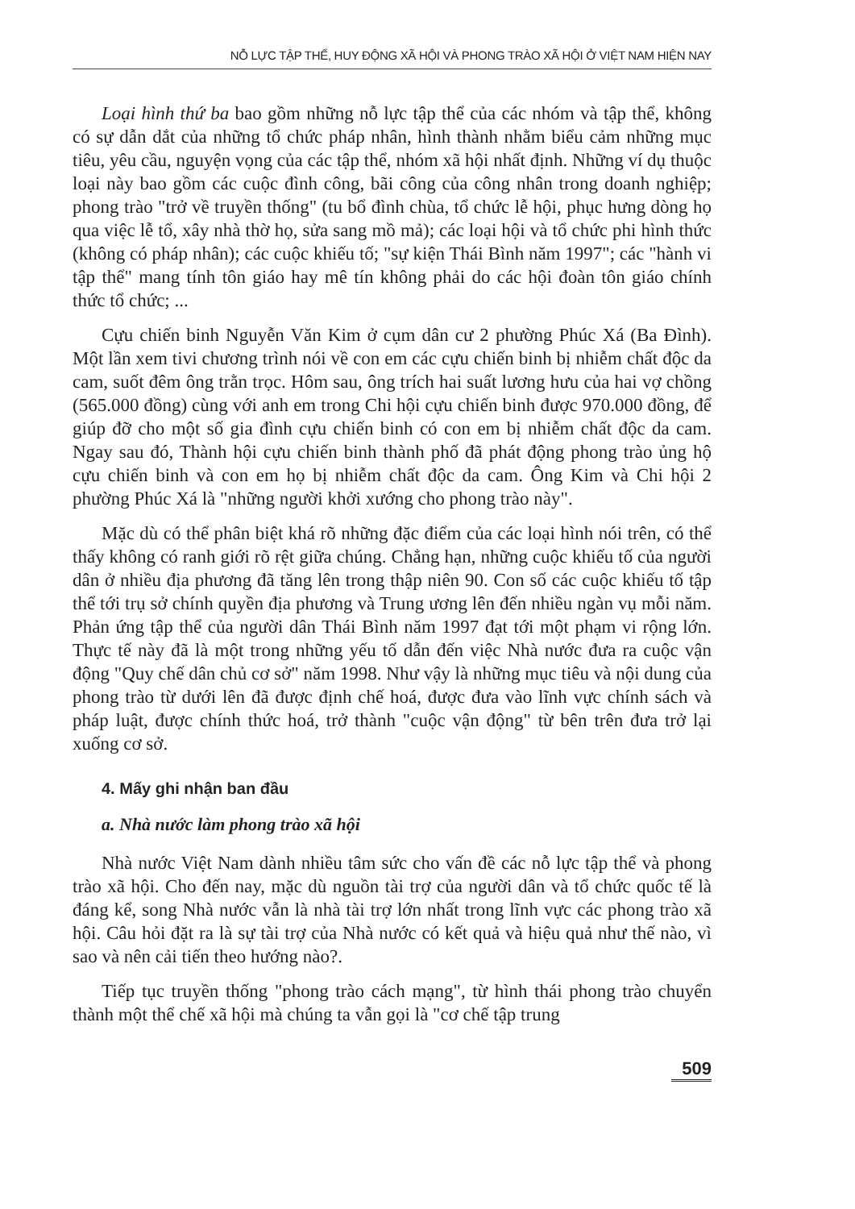NỖ LỰC TẬP THỂ, HUY ĐỘNG XÃ HỘI VÀ PHONG TRÀO XÃ HỘI Ở VIỆT NAM HIỆN NAY
Loại hình thứ ba bao gồm những nỗ lực tập thể của các nhóm và tập thể, không có sự dẫn dắt của những tổ chức pháp nhân, hình thành nhằm biểu cảm những mục tiêu, yêu cầu, nguyện vọng của các tập thể, nhóm xã hội nhất định. Những ví dụ thuộc loại này bao gồm các cuộc đình công, bãi công của công nhân trong doanh nghiệp; phong trào "trở về truyền thống" (tu bổ đình chùa, tổ chức lễ hội, phục hưng dòng họ qua việc lễ tổ, xây nhà thờ họ, sửa sang mồ mả); các loại hội và tổ chức phi hình thức (không có pháp nhân); các cuộc khiếu tố; "sự kiện Thái Bình năm 1997"; các "hành vi tập thể" mang tính tôn giáo hay mê tín không phải do các hội đoàn tôn giáo chính thức tổ chức; ...
Cựu chiến binh Nguyễn Văn Kim ở cụm dân cư 2 phường Phúc Xá (Ba Đình). Một lần xem tivi chương trình nói về con em các cựu chiến binh bị nhiễm chất độc da cam, suốt đêm ông trằn trọc. Hôm sau, ông trích hai suất lương hưu của hai vợ chồng (565.000 đồng) cùng với anh em trong Chi hội cựu chiến binh được 970.000 đồng, để giúp đỡ cho một số gia đình cựu chiến binh có con em bị nhiễm chất độc da cam. Ngay sau đó, Thành hội cựu chiến binh thành phố đã phát động phong trào ủng hộ cựu chiến binh và con em họ bị nhiễm chất độc da cam. Ông Kim và Chi hội 2 phường Phúc Xá là "những người khởi xướng cho phong trào này".
Mặc dù có thể phân biệt khá rõ những đặc điểm của các loại hình nói trên, có thể thấy không có ranh giới rõ rệt giữa chúng. Chẳng hạn, những cuộc khiếu tố của người dân ở nhiều địa phương đã tăng lên trong thập niên 90. Con số các cuộc khiếu tố tập thể tới trụ sở chính quyền địa phương và Trung ương lên đến nhiều ngàn vụ mỗi năm. Phản ứng tập thể của người dân Thái Bình năm 1997 đạt tới một phạm vi rộng lớn. Thực tế này đã là một trong những yếu tố dẫn đến việc Nhà nước đưa ra cuộc vận động "Quy chế dân chủ cơ sở" năm 1998. Như vậy là những mục tiêu và nội dung của phong trào từ dưới lên đã được định chế hoá, được đưa vào lĩnh vực chính sách và pháp luật, được chính thức hoá, trở thành "cuộc vận động" từ bên trên đưa trở lại xuống cơ sở.
4. Mấy ghi nhận ban đầu
a. Nhà nước làm phong trào xã hội
Nhà nước Việt Nam dành nhiều tâm sức cho vấn đề các nỗ lực tập thể và phong trào xã hội. Cho đến nay, mặc dù nguồn tài trợ của người dân và tổ chức quốc tế là đáng kể, song Nhà nước vẫn là nhà tài trợ lớn nhất trong lĩnh vực các phong trào xã hội. Câu hỏi đặt ra là sự tài trợ của Nhà nước có kết quả và hiệu quả như thế nào, vì sao và nên cải tiến theo hướng nào?.
Tiếp tục truyền thống "phong trào cách mạng", từ hình thái phong trào chuyển thành một thể chế xã hội mà chúng ta vẫn gọi là "cơ chế tập trung
509